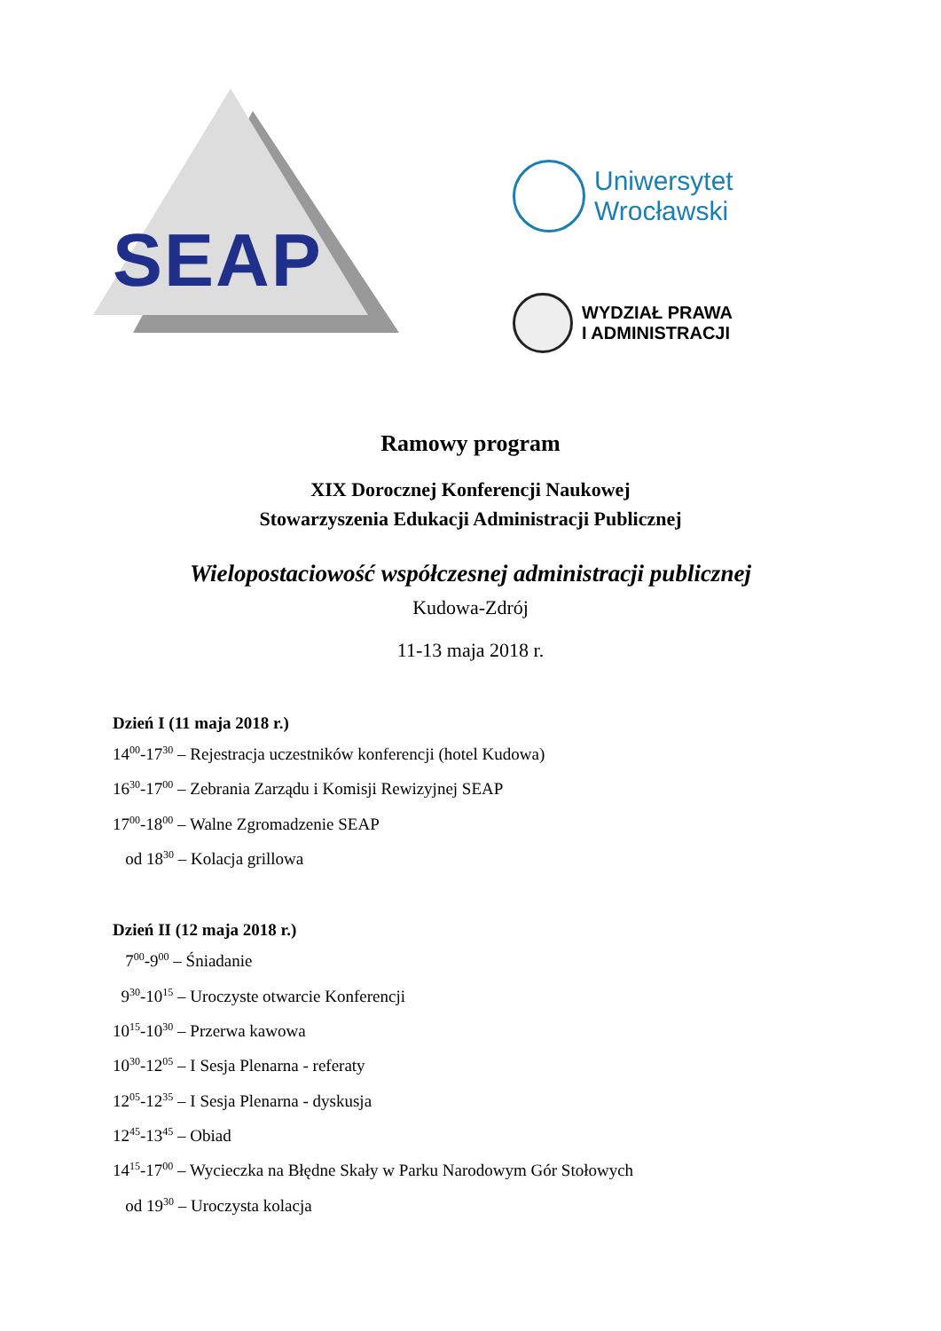SEAP
Uniwersytet
Wrocławski
WYDZIAŁ PRAWA
I ADMINISTRACJI
Ramowy program
XIX Dorocznej Konferencji Naukowej
Stowarzyszenia Edukacji Administracji Publicznej
Wielopostaciowość współczesnej administracji publicznej
Kudowa-Zdrój
11-13 maja 2018 r.
Dzień I (11 maja 2018 r.)
14<sup>00</sup>-17<sup>30</sup> – Rejestracja uczestników konferencji (hotel Kudowa)
16<sup>30</sup>-17<sup>00</sup> – Zebrania Zarządu i Komisji Rewizyjnej SEAP
17<sup>00</sup>-18<sup>00</sup> – Walne Zgromadzenie SEAP
od 18<sup>30</sup> – Kolacja grillowa
Dzień II (12 maja 2018 r.)
7<sup>00</sup>-9<sup>00</sup> – Śniadanie
9<sup>30</sup>-10<sup>15</sup> – Uroczyste otwarcie Konferencji
10<sup>15</sup>-10<sup>30</sup> – Przerwa kawowa
10<sup>30</sup>-12<sup>05</sup> – I Sesja Plenarna - referaty
12<sup>05</sup>-12<sup>35</sup> – I Sesja Plenarna - dyskusja
12<sup>45</sup>-13<sup>45</sup> – Obiad
14<sup>15</sup>-17<sup>00</sup> – Wycieczka na Błędne Skały w Parku Narodowym Gór Stołowych
od 19<sup>30</sup> – Uroczysta kolacja